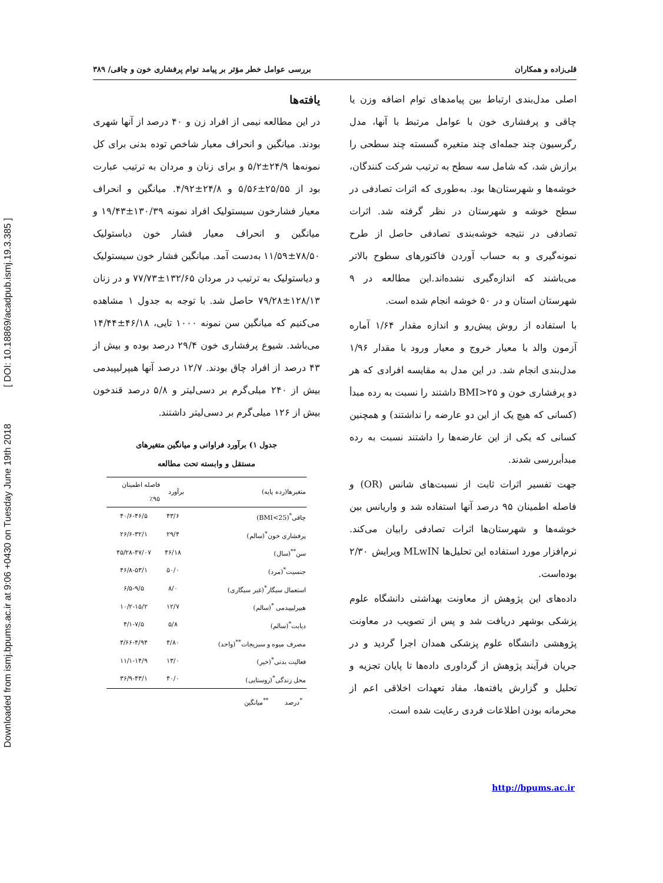Downloaded from ismj.bpums.ac.ir at 9:06 +0430 on Tuesday June 19th 2018 [ DOI: 10.18869/acadpub.ismj.19.3.385 ]
قلی‌زاده و همکاران بررسی عوامل خطر مؤثر بر پیامد توام پرفشاری خون و چاقی/ ۳۸۹
اصلی مدل‌بندی ارتباط بین پیامدهای توام اضافه وزن یا چاقی و پرفشاری خون با عوامل مرتبط با آنها، مدل رگرسیون چند جمله‌ای چند متغیره گسسته چند سطحی را برازش شد، که شامل سه سطح به ترتیب شرکت کنندگان، خوشه‌ها و شهرستان‌ها بود. به‌طوری که اثرات تصادفی در سطح خوشه و شهرستان در نظر گرفته شد. اثرات تصادفی در نتیجه خوشه‌بندی تصادفی حاصل از طرح نمونه‌گیری و به حساب آوردن فاکتورهای سطوح بالاتر می‌باشند که اندازه‌گیری نشده‌اند.این مطالعه در ۹ شهرستان استان و در ۵۰ خوشه انجام شده است.
با استفاده از روش پیش‌رو و اندازه مقدار ۱/۶۴ آماره آزمون والد با معیار خروج و معیار ورود با مقدار ۱/۹۶ مدل‌بندی انجام شد. در این مدل به مقایسه افرادی که هر دو پرفشاری خون و BMI>۲۵ داشتند را نسبت به رده مبدأ (کسانی که هیچ یک از این دو عارضه را نداشتند) و همچنین کسانی که یکی از این عارضه‌ها را داشتند نسبت به رده مبدأبررسی شدند.
جهت تفسیر اثرات ثابت از نسبت‌های شانس (OR) و فاصله اطمینان ۹۵ درصد آنها استفاده شد و واریانس بین خوشه‌ها و شهرستان‌ها اثرات تصادفی رابیان می‌کند. نرم‌افزار مورد استفاده این تحلیل‌ها MLwIN ویرایش ۲/۳۰ بوده‌است.
داده‌های این پژوهش از معاونت بهداشتی دانشگاه علوم پزشکی بوشهر دریافت شد و پس از تصویب در معاونت پژوهشی دانشگاه علوم پزشکی همدان اجرا گردید و در جریان فرآیند پژوهش از گرداوری داده‌ها تا پایان تجزیه و تحلیل و گزارش یافته‌ها، مفاد تعهدات اخلاقی اعم از محرمانه بودن اطلاعات فردی رعایت شده است.
یافته‌ها
در این مطالعه نیمی از افراد زن و ۴۰ درصد از آنها شهری بودند. میانگین و انحراف معیار شاخص توده بدنی برای کل نمونه‌ها ۲۴/۹±۵/۲ و برای زنان و مردان به ترتیب عبارت بود از ۲۵/۵۵±۵/۵۶ و ۲۴/۸±۴/۹۲. میانگین و انحراف معیار فشارخون سیستولیک افراد نمونه ۱۳۰/۳۹±۱۹/۴۳ و میانگین و انحراف معیار فشار خون دیاستولیک ۷۸/۵۰±۱۱/۵۹ به‌دست آمد. میانگین فشار خون سیستولیک و دیاستولیک به ترتیب در مردان ۱۳۲/۶۵±۷۷/۷۳ و در زنان ۱۲۸/۱۳±۷۹/۲۸ حاصل شد. با توجه به جدول ۱ مشاهده می‌کنیم که میانگین سن نمونه ۱۰۰۰ تایی، ۴۶/۱۸±۱۴/۴۴ می‌باشد. شیوع پرفشاری خون ۲۹/۴ درصد بوده و بیش از ۴۳ درصد از افراد چاق بودند. ۱۲/۷ درصد آنها هیپرلیپیدمی بیش از ۲۴۰ میلی‌گرم بر دسی‌لیتر و ۵/۸ درصد قندخون بیش از ۱۲۶ میلی‌گرم بر دسی‌لیتر داشتند.
جدول ۱) برآورد فراوانی و میانگین متغیرهای
مستقل و وابسته تحت مطالعه
| متغیرها(رده پایه) | برآورد | فاصله اطمینان ٪۹۵ |
| --- | --- | --- |
| چاقی<sup>*</sup>(BMI<25) | ۴۳/۶ | ۴۰/۶-۴۶/۵ |
| پرفشاری خون<sup>*</sup>(سالم) | ۲۹/۴ | ۲۶/۶-۳۲/۱ |
| سن<sup>**</sup>(سال) | ۴۶/۱۸ | ۴۵/۲۸-۴۷/۰۷ |
| جنسیت<sup>*</sup>(مرد) | ۵۰/۰ | ۴۶/۸-۵۳/۱ |
| استعمال سیگار<sup>*</sup>(غیر سیگاری) | ۸/۰ | ۶/۵-۹/۵ |
| هیپرلیپیدمی <sup>*</sup>(سالم) | ۱۲/۷ | ۱۰/۲-۱۵/۲ |
| دیابت<sup>*</sup>(سالم) | ۵/۸ | ۴/۱-۷/۵ |
| مصرف میوه و سبزیجات<sup>**</sup>(واحد) | ۴/۸۰ | ۴/۶۶-۴/۹۴ |
| فعالیت بدنی<sup>*</sup>(خیر) | ۱۳/۰ | ۱۱/۱-۱۴/۹ |
| محل زندگی<sup>*</sup>(روستایی) | ۴۰/۰ | ۳۶/۹-۴۳/۱ |
<sup>*</sup> درصد <sup>**</sup>میانگین
http://bpums.ac.ir